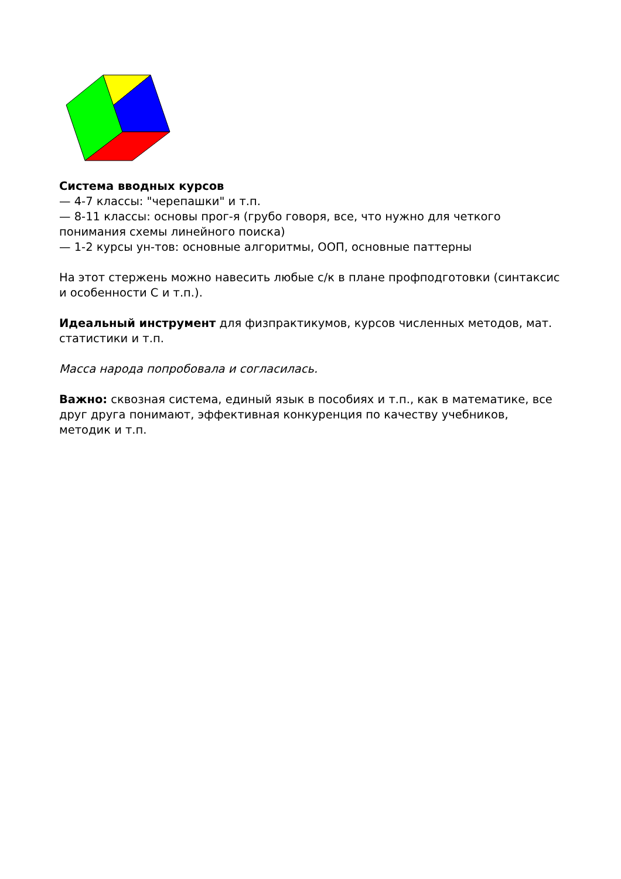Система вводных курсов
— 4-7 классы: "черепашки" и т.п.
— 8-11 классы: основы прог-я (грубо говоря, все, что нужно для четкого понимания схемы линейного поиска)
— 1-2 курсы ун-тов: основные алгоритмы, ООП, основные паттерны
На этот стержень можно навесить любые с/к в плане профподготовки (синтаксис и особенности С и т.п.).
Идеальный инструмент для физпрактикумов, курсов численных методов, мат. статистики и т.п.
Масса народа попробовала и согласилась.
Важно: сквозная система, единый язык в пособиях и т.п., как в математике, все друг друга понимают, эффективная конкуренция по качеству учебников, методик и т.п.